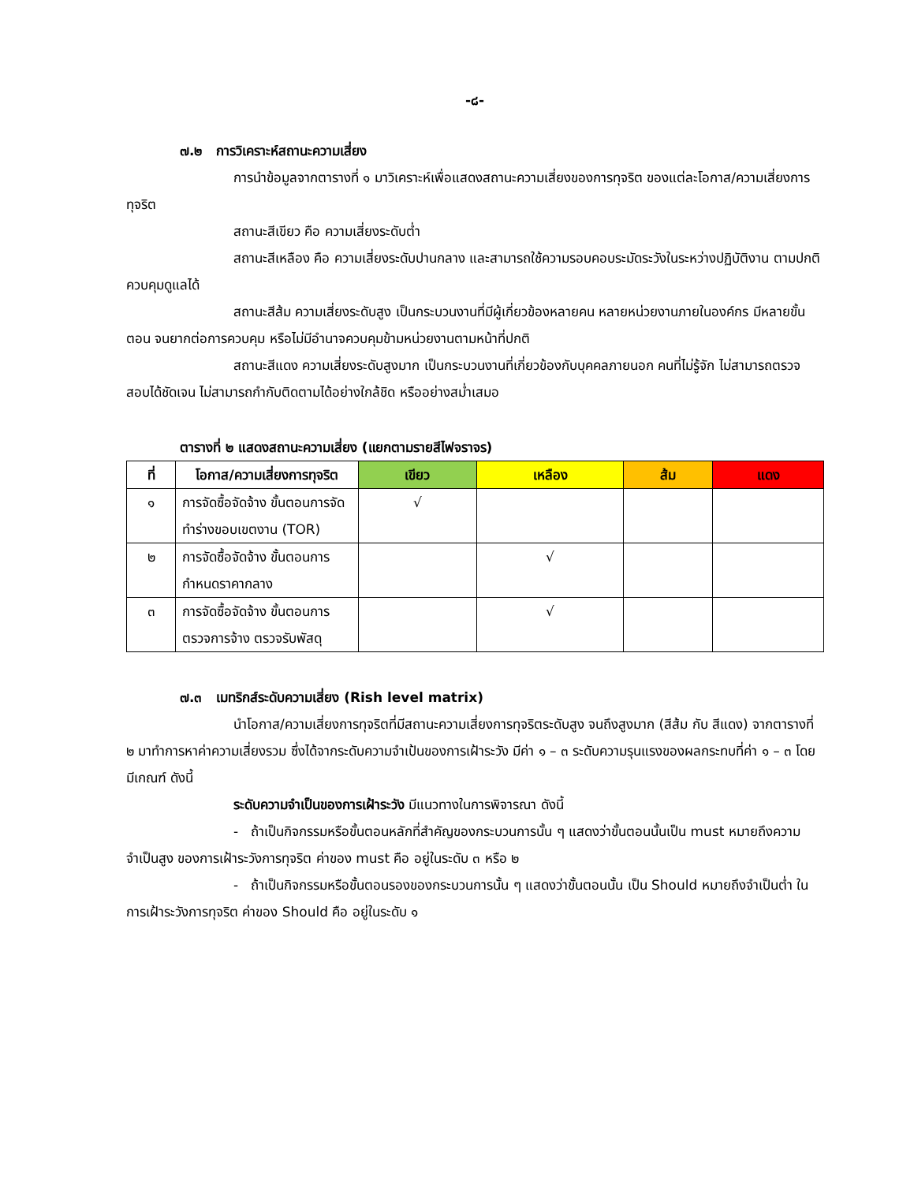-๘-
๗.๒ การวิเคราะห์สถานะความเสี่ยง
การนำข้อมูลจากตารางที่ ๑ มาวิเคราะห์เพื่อแสดงสถานะความเสี่ยงของการทุจริต ของแต่ละโอกาส/ความเสี่ยงการทุจริต
สถานะสีเขียว คือ ความเสี่ยงระดับต่ำ
สถานะสีเหลือง คือ ความเสี่ยงระดับปานกลาง และสามารถใช้ความรอบคอบระมัดระวังในระหว่างปฏิบัติงาน ตามปกติควบคุมดูแลได้
สถานะสีส้ม ความเสี่ยงระดับสูง เป็นกระบวนงานที่มีผู้เกี่ยวข้องหลายคน หลายหน่วยงานภายในองค์กร มีหลายขั้นตอน จนยากต่อการควบคุม หรือไม่มีอำนาจควบคุมข้ามหน่วยงานตามหน้าที่ปกติ
สถานะสีแดง ความเสี่ยงระดับสูงมาก เป็นกระบวนงานที่เกี่ยวข้องกับบุคคลภายนอก คนที่ไม่รู้จัก ไม่สามารถตรวจสอบได้ชัดเจน ไม่สามารถกำกับติดตามได้อย่างใกล้ชิด หรืออย่างสม่ำเสมอ
ตารางที่ ๒ แสดงสถานะความเสี่ยง (แยกตามรายสีไฟจราจร)
| ที่ | โอกาส/ความเสี่ยงการทุจริต | เขียว | เหลือง | ส้ม | แดง |
| --- | --- | --- | --- | --- | --- |
| ๑ | การจัดซื้อจัดจ้าง ขั้นตอนการจัดทำร่างขอบเขตงาน (TOR) | √ | | | |
| ๒ | การจัดซื้อจัดจ้าง ขั้นตอนการกำหนดราคากลาง | | √ | | |
| ๓ | การจัดซื้อจัดจ้าง ขั้นตอนการตรวจการจ้าง ตรวจรับพัสดุ | | √ | | |
๗.๓ เมทริกส์ระดับความเสี่ยง (Rish level matrix)
นำโอกาส/ความเสี่ยงการทุจริตที่มีสถานะความเสี่ยงการทุจริตระดับสูง จนถึงสูงมาก (สีส้ม กับ สีแดง) จากตารางที่ ๒ มาทำการหาค่าความเสี่ยงรวม ซึ่งได้จากระดับความจำเป้นของการเฝ้าระวัง มีค่า ๑ – ๓ ระดับความรุนแรงของผลกระทบที่ค่า ๑ – ๓ โดยมีเกณฑ์ ดังนี้
ระดับความจำเป็นของการเฝ้าระวัง มีแนวทางในการพิจารณา ดังนี้
- ถ้าเป็นกิจกรรมหรือขั้นตอนหลักที่สำคัญของกระบวนการนั้น ๆ แสดงว่าขั้นตอนนั้นเป็น must หมายถึงความจำเป็นสูง ของการเฝ้าระวังการทุจริต ค่าของ must คือ อยู่ในระดับ ๓ หรือ ๒
- ถ้าเป็นกิจกรรมหรือขั้นตอนรองของกระบวนการนั้น ๆ แสดงว่าขั้นตอนนั้น เป็น Should หมายถึงจำเป็นต่ำ ในการเฝ้าระวังการทุจริต ค่าของ Should คือ อยู่ในระดับ ๑